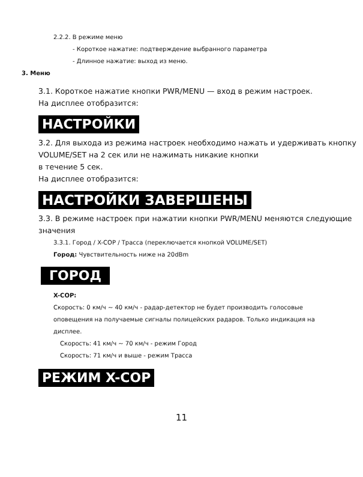2.2.2. В режиме меню
- Короткое нажатие: подтверждение выбранного параметра
- Длинное нажатие: выход из меню.
3. Меню
3.1. Короткое нажатие кнопки PWR/MENU — вход в режим настроек.
На дисплее отобразится:
НАСТРОЙКИ
3.2. Для выхода из режима настроек необходимо нажать и удерживать кнопку VOLUME/SET на 2 сек или не нажимать никакие кнопки
в течение 5 сек.
На дисплее отобразится:
НАСТРОЙКИ ЗАВЕРШЕНЫ
3.3. В режиме настроек при нажатии кнопки PWR/MENU меняются следующие значения
3.3.1. Город / X-COP / Трасса (переключается кнопкой VOLUME/SET)
Город: Чувствительность ниже на 20dBm
ГОРОД
X-COP:
Скорость: 0 км/ч ~ 40 км/ч - радар-детектор не будет производить голосовые оповещения на получаемые сигналы полицейских радаров. Только индикация на дисплее.
Скорость: 41 км/ч ~ 70 км/ч - режим Город
Скорость: 71 км/ч и выше - режим Трасса
РЕЖИМ X-COP
11